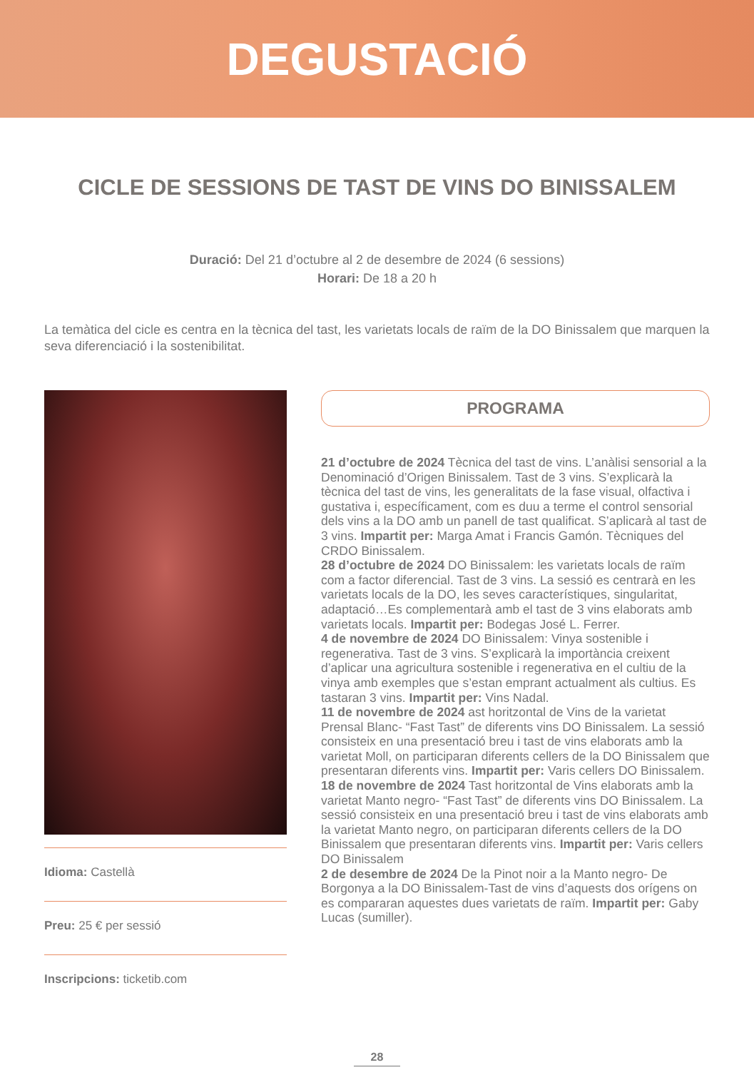DEGUSTACIÓ
CICLE DE SESSIONS DE TAST DE VINS DO BINISSALEM
Duració: Del 21 d’octubre al 2 de desembre de 2024 (6 sessions)
Horari: De 18 a 20 h
La temàtica del cicle es centra en la tècnica del tast, les varietats locals de raïm de la DO Binissalem que marquen la seva diferenciació i la sostenibilitat.
Idioma: Castellà
Preu: 25 € per sessió
Inscripcions: ticketib.com
PROGRAMA
21 d’octubre de 2024 Tècnica del tast de vins. L’anàlisi sensorial a la Denominació d’Origen Binissalem. Tast de 3 vins. S’explicarà la tècnica del tast de vins, les generalitats de la fase visual, olfactiva i gustativa i, específicament, com es duu a terme el control sensorial dels vins a la DO amb un panell de tast qualificat. S’aplicarà al tast de 3 vins. Impartit per: Marga Amat i Francis Gamón. Tècniques del CRDO Binissalem.
28 d’octubre de 2024 DO Binissalem: les varietats locals de raïm com a factor diferencial. Tast de 3 vins. La sessió es centrarà en les varietats locals de la DO, les seves característiques, singularitat, adaptació…Es complementarà amb el tast de 3 vins elaborats amb varietats locals. Impartit per: Bodegas José L. Ferrer.
4 de novembre de 2024 DO Binissalem: Vinya sostenible i regenerativa. Tast de 3 vins. S’explicarà la importància creixent d’aplicar una agricultura sostenible i regenerativa en el cultiu de la vinya amb exemples que s’estan emprant actualment als cultius. Es tastaran 3 vins. Impartit per: Vins Nadal.
11 de novembre de 2024 ast horitzontal de Vins de la varietat Prensal Blanc- “Fast Tast” de diferents vins DO Binissalem. La sessió consisteix en una presentació breu i tast de vins elaborats amb la varietat Moll, on participaran diferents cellers de la DO Binissalem que presentaran diferents vins. Impartit per: Varis cellers DO Binissalem.
18 de novembre de 2024 Tast horitzontal de Vins elaborats amb la varietat Manto negro- “Fast Tast” de diferents vins DO Binissalem. La sessió consisteix en una presentació breu i tast de vins elaborats amb la varietat Manto negro, on participaran diferents cellers de la DO Binissalem que presentaran diferents vins. Impartit per: Varis cellers DO Binissalem
2 de desembre de 2024 De la Pinot noir a la Manto negro- De Borgonya a la DO Binissalem-Tast de vins d’aquests dos orígens on es compararan aquestes dues varietats de raïm. Impartit per: Gaby Lucas (sumiller).
28